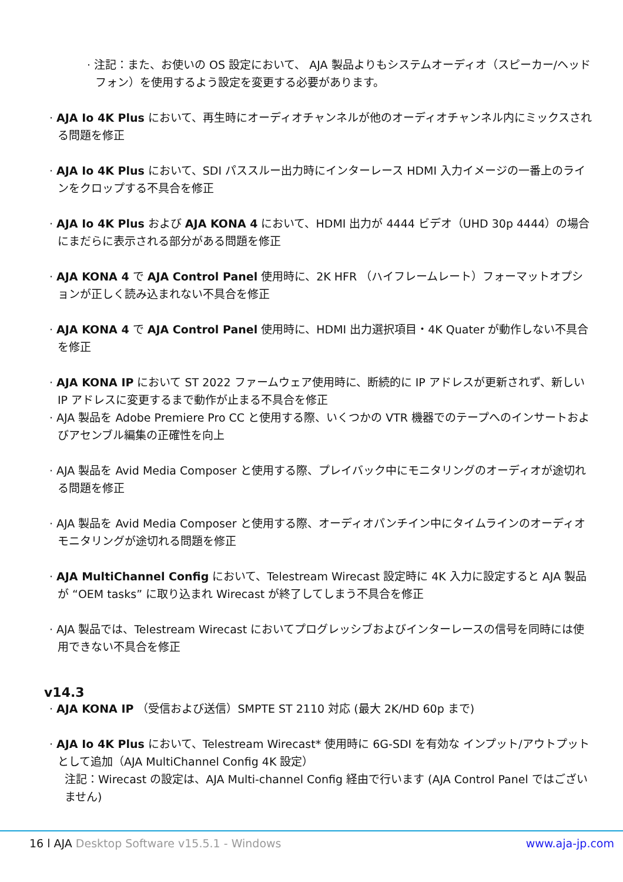· 注記：また、お使いの OS 設定において、 AJA 製品よりもシステムオーディオ（スピーカー/ヘッドフォン）を使用するよう設定を変更する必要があります。
· AJA Io 4K Plus において、再生時にオーディオチャンネルが他のオーディオチャンネル内にミックスされる問題を修正
· AJA Io 4K Plus において、SDI パススルー出力時にインターレース HDMI 入力イメージの一番上のラインをクロップする不具合を修正
· AJA Io 4K Plus および AJA KONA 4 において、HDMI 出力が 4444 ビデオ（UHD 30p 4444）の場合にまだらに表示される部分がある問題を修正
· AJA KONA 4 で AJA Control Panel 使用時に、2K HFR （ハイフレームレート）フォーマットオプションが正しく読み込まれない不具合を修正
· AJA KONA 4 で AJA Control Panel 使用時に、HDMI 出力選択項目・4K Quater が動作しない不具合を修正
· AJA KONA IP において ST 2022 ファームウェア使用時に、断続的に IP アドレスが更新されず、新しい IP アドレスに変更するまで動作が止まる不具合を修正
· AJA 製品を Adobe Premiere Pro CC と使用する際、いくつかの VTR 機器でのテープへのインサートおよびアセンブル編集の正確性を向上
· AJA 製品を Avid Media Composer と使用する際、プレイバック中にモニタリングのオーディオが途切れる問題を修正
· AJA 製品を Avid Media Composer と使用する際、オーディオパンチイン中にタイムラインのオーディオモニタリングが途切れる問題を修正
· AJA MultiChannel Config において、Telestream Wirecast 設定時に 4K 入力に設定すると AJA 製品が “OEM tasks” に取り込まれ Wirecast が終了してしまう不具合を修正
· AJA 製品では、Telestream Wirecast においてプログレッシブおよびインターレースの信号を同時には使用できない不具合を修正
v14.3
· AJA KONA IP （受信および送信）SMPTE ST 2110 対応 (最大 2K/HD 60p まで)
· AJA Io 4K Plus において、Telestream Wirecast* 使用時に 6G-SDI を有効な インプット/アウトプットとして追加（AJA MultiChannel Config 4K 設定）
注記：Wirecast の設定は、AJA Multi-channel Config 経由で行います (AJA Control Panel ではございません)
16 l AJA Desktop Software v15.5.1 - Windows www.aja-jp.com